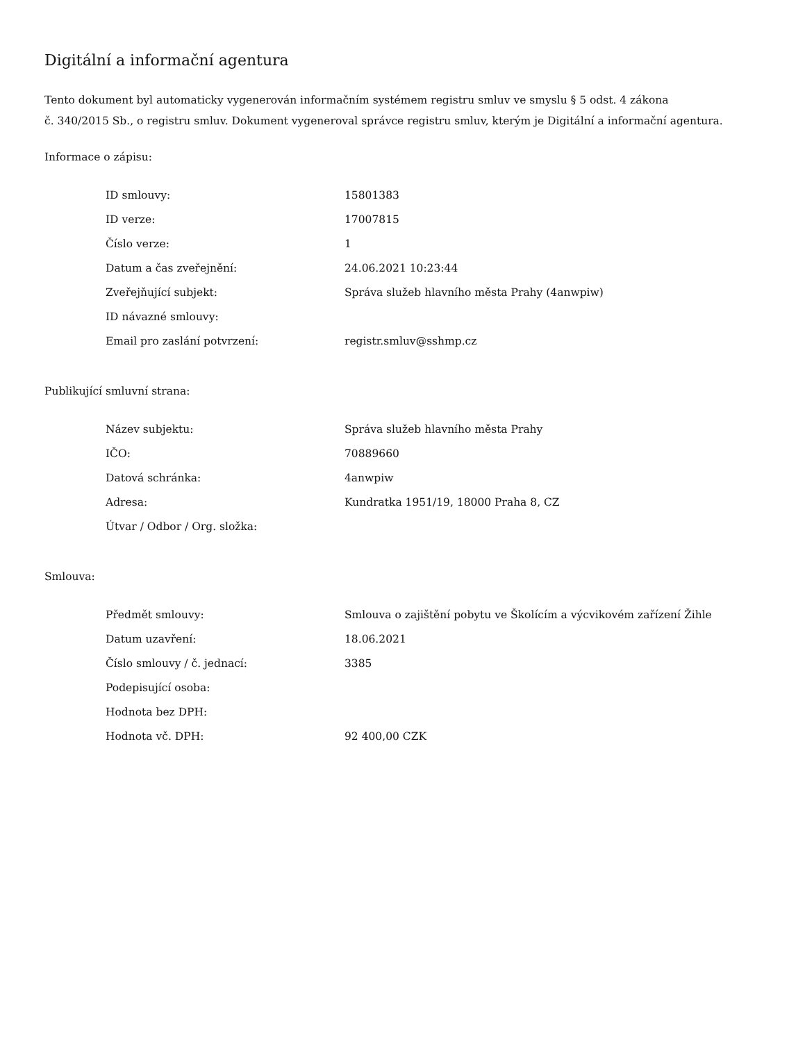Digitální a informační agentura
Tento dokument byl automaticky vygenerován informačním systémem registru smluv ve smyslu § 5 odst. 4 zákona
č. 340/2015 Sb., o registru smluv. Dokument vygeneroval správce registru smluv, kterým je Digitální a informační agentura.
Informace o zápisu:
| ID smlouvy: | 15801383 |
| ID verze: | 17007815 |
| Číslo verze: | 1 |
| Datum a čas zveřejnění: | 24.06.2021 10:23:44 |
| Zveřejňující subjekt: | Správa služeb hlavního města Prahy (4anwpiw) |
| ID návazné smlouvy: | |
| Email pro zaslání potvrzení: | registr.smluv@sshmp.cz |
Publikující smluvní strana:
| Název subjektu: | Správa služeb hlavního města Prahy |
| IČO: | 70889660 |
| Datová schránka: | 4anwpiw |
| Adresa: | Kundratka 1951/19, 18000 Praha 8, CZ |
| Útvar / Odbor / Org. složka: | |
Smlouva:
| Předmět smlouvy: | Smlouva o zajištění pobytu ve Školícím a výcvikovém zařízení Žihle |
| Datum uzavření: | 18.06.2021 |
| Číslo smlouvy / č. jednací: | 3385 |
| Podepisující osoba: | |
| Hodnota bez DPH: | |
| Hodnota vč. DPH: | 92 400,00 CZK |